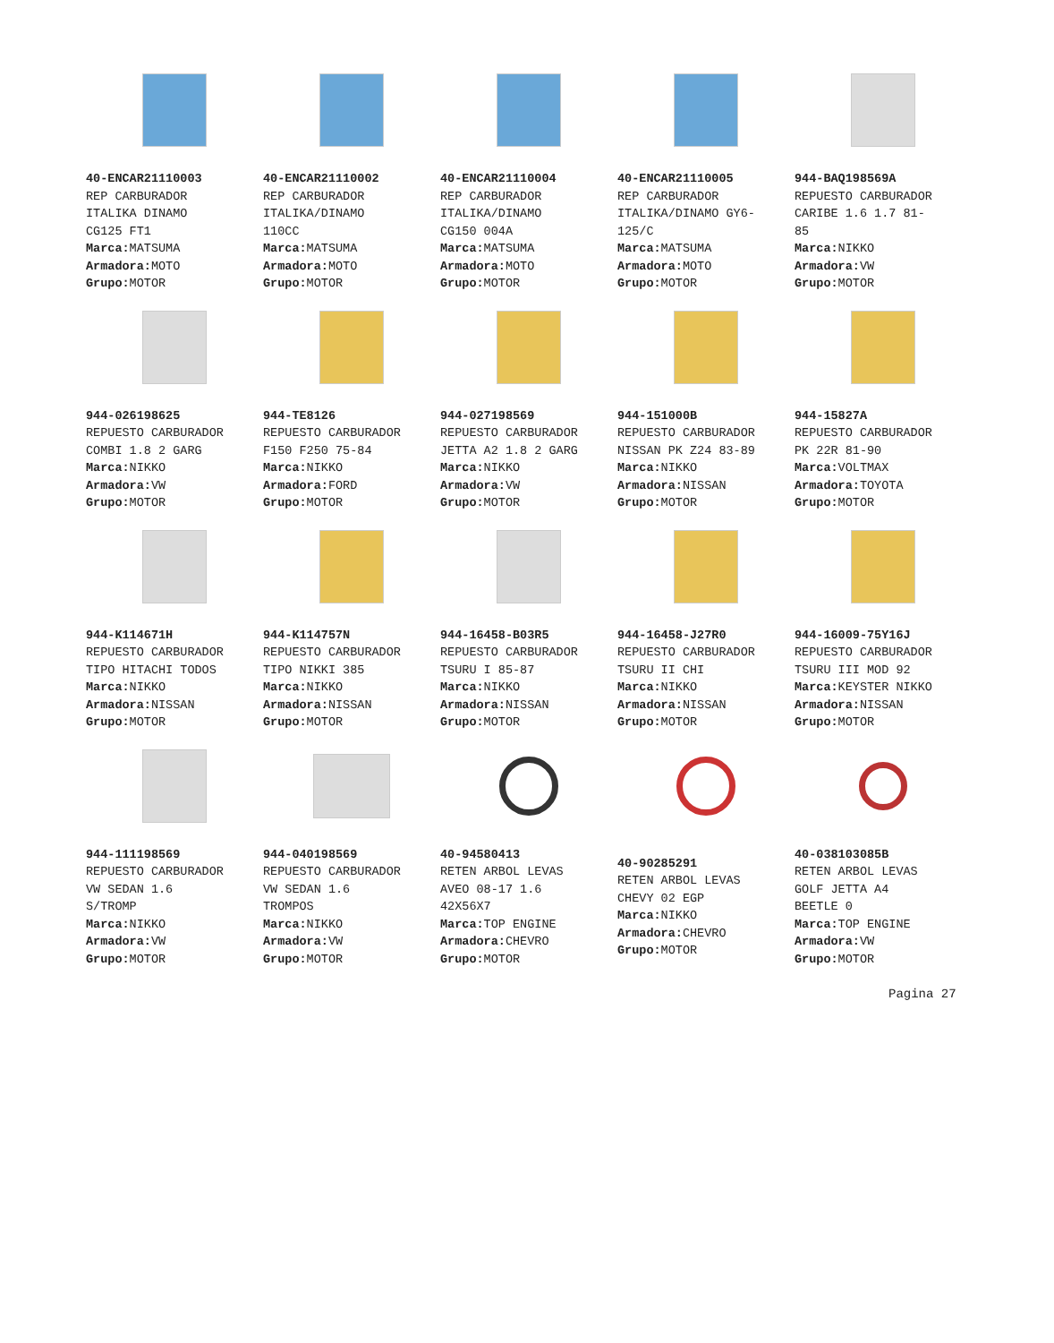40-ENCAR21110003
REP CARBURADOR
ITALIKA DINAMO
CG125 FT1
Marca: MATSUMA
Armadora: MOTO
Grupo: MOTOR
40-ENCAR21110002
REP CARBURADOR
ITALIKA/DINAMO
110CC
Marca: MATSUMA
Armadora: MOTO
Grupo: MOTOR
40-ENCAR21110004
REP CARBURADOR
ITALIKA/DINAMO
CG150 004A
Marca: MATSUMA
Armadora: MOTO
Grupo: MOTOR
40-ENCAR21110005
REP CARBURADOR
ITALIKA/DINAMO GY6-
125/C
Marca: MATSUMA
Armadora: MOTO
Grupo: MOTOR
944-BAQ198569A
REPUESTO CARBURADOR
CARIBE 1.6 1.7 81-
85
Marca: NIKKO
Armadora: VW
Grupo: MOTOR
944-026198625
REPUESTO CARBURADOR
COMBI 1.8 2 GARG
Marca: NIKKO
Armadora: VW
Grupo: MOTOR
944-TE8126
REPUESTO CARBURADOR
F150 F250 75-84
Marca: NIKKO
Armadora: FORD
Grupo: MOTOR
944-027198569
REPUESTO CARBURADOR
JETTA A2 1.8 2 GARG
Marca: NIKKO
Armadora: VW
Grupo: MOTOR
944-151000B
REPUESTO CARBURADOR
NISSAN PK Z24 83-89
Marca: NIKKO
Armadora: NISSAN
Grupo: MOTOR
944-15827A
REPUESTO CARBURADOR
PK 22R 81-90
Marca: VOLTMAX
Armadora: TOYOTA
Grupo: MOTOR
944-K114671H
REPUESTO CARBURADOR
TIPO HITACHI TODOS
Marca: NIKKO
Armadora: NISSAN
Grupo: MOTOR
944-K114757N
REPUESTO CARBURADOR
TIPO NIKKI 385
Marca: NIKKO
Armadora: NISSAN
Grupo: MOTOR
944-16458-B03R5
REPUESTO CARBURADOR
TSURU I 85-87
Marca: NIKKO
Armadora: NISSAN
Grupo: MOTOR
944-16458-J27R0
REPUESTO CARBURADOR
TSURU II CHI
Marca: NIKKO
Armadora: NISSAN
Grupo: MOTOR
944-16009-75Y16J
REPUESTO CARBURADOR
TSURU III MOD 92
Marca: KEYSTER NIKKO
Armadora: NISSAN
Grupo: MOTOR
944-111198569
REPUESTO CARBURADOR
VW SEDAN 1.6
S/TROMP
Marca: NIKKO
Armadora: VW
Grupo: MOTOR
944-040198569
REPUESTO CARBURADOR
VW SEDAN 1.6
TROMPOS
Marca: NIKKO
Armadora: VW
Grupo: MOTOR
40-94580413
RETEN ARBOL LEVAS
AVEO 08-17 1.6
42X56X7
Marca: TOP ENGINE
Armadora: CHEVRO
Grupo: MOTOR
40-90285291
RETEN ARBOL LEVAS
CHEVY 02 EGP
Marca: NIKKO
Armadora: CHEVRO
Grupo: MOTOR
40-038103085B
RETEN ARBOL LEVAS
GOLF JETTA A4
BEETLE 0
Marca: TOP ENGINE
Armadora: VW
Grupo: MOTOR
Pagina 27